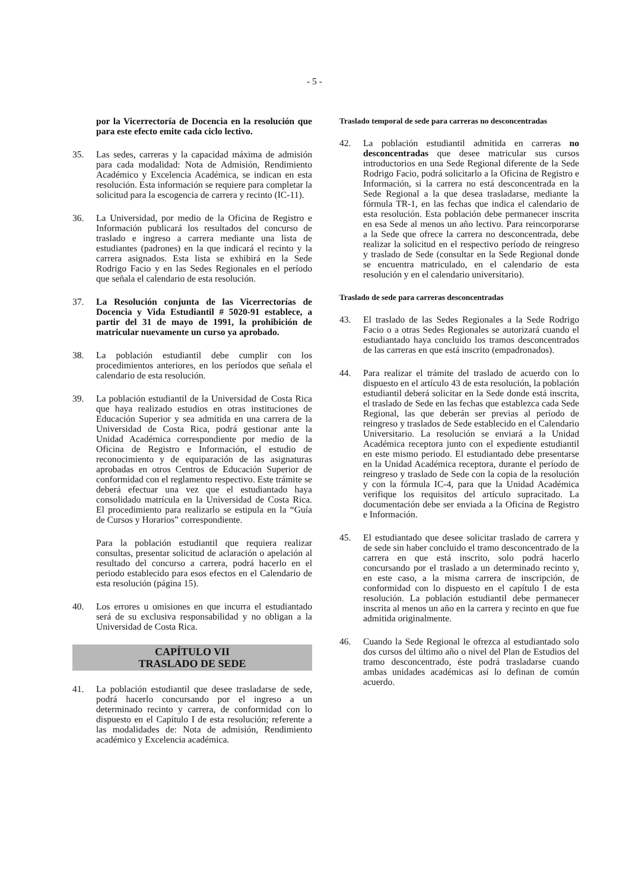- 5 -
por la Vicerrectoría de Docencia en la resolución que para este efecto emite cada ciclo lectivo.
35. Las sedes, carreras y la capacidad máxima de admisión para cada modalidad: Nota de Admisión, Rendimiento Académico y Excelencia Académica, se indican en esta resolución. Esta información se requiere para completar la solicitud para la escogencia de carrera y recinto (IC-11).
36. La Universidad, por medio de la Oficina de Registro e Información publicará los resultados del concurso de traslado e ingreso a carrera mediante una lista de estudiantes (padrones) en la que indicará el recinto y la carrera asignados. Esta lista se exhibirá en la Sede Rodrigo Facio y en las Sedes Regionales en el período que señala el calendario de esta resolución.
37. La Resolución conjunta de las Vicerrectorías de Docencia y Vida Estudiantil # 5020-91 establece, a partir del 31 de mayo de 1991, la prohibición de matricular nuevamente un curso ya aprobado.
38. La población estudiantil debe cumplir con los procedimientos anteriores, en los períodos que señala el calendario de esta resolución.
39. La población estudiantil de la Universidad de Costa Rica que haya realizado estudios en otras instituciones de Educación Superior y sea admitida en una carrera de la Universidad de Costa Rica, podrá gestionar ante la Unidad Académica correspondiente por medio de la Oficina de Registro e Información, el estudio de reconocimiento y de equiparación de las asignaturas aprobadas en otros Centros de Educación Superior de conformidad con el reglamento respectivo. Este trámite se deberá efectuar una vez que el estudiantado haya consolidado matrícula en la Universidad de Costa Rica. El procedimiento para realizarlo se estipula en la “Guía de Cursos y Horarios” correspondiente.
Para la población estudiantil que requiera realizar consultas, presentar solicitud de aclaración o apelación al resultado del concurso a carrera, podrá hacerlo en el periodo establecido para esos efectos en el Calendario de esta resolución (página 15).
40. Los errores u omisiones en que incurra el estudiantado será de su exclusiva responsabilidad y no obligan a la Universidad de Costa Rica.
CAPÍTULO VII
TRASLADO DE SEDE
41. La población estudiantil que desee trasladarse de sede, podrá hacerlo concursando por el ingreso a un determinado recinto y carrera, de conformidad con lo dispuesto en el Capítulo I de esta resolución; referente a las modalidades de: Nota de admisión, Rendimiento académico y Excelencia académica.
Traslado temporal de sede para carreras no desconcentradas
42. La población estudiantil admitida en carreras no desconcentradas que desee matricular sus cursos introductorios en una Sede Regional diferente de la Sede Rodrigo Facio, podrá solicitarlo a la Oficina de Registro e Información, si la carrera no está desconcentrada en la Sede Regional a la que desea trasladarse, mediante la fórmula TR-1, en las fechas que indica el calendario de esta resolución. Esta población debe permanecer inscrita en esa Sede al menos un año lectivo. Para reincorporarse a la Sede que ofrece la carrera no desconcentrada, debe realizar la solicitud en el respectivo período de reingreso y traslado de Sede (consultar en la Sede Regional donde se encuentra matriculado, en el calendario de esta resolución y en el calendario universitario).
Traslado de sede para carreras desconcentradas
43. El traslado de las Sedes Regionales a la Sede Rodrigo Facio o a otras Sedes Regionales se autorizará cuando el estudiantado haya concluido los tramos desconcentrados de las carreras en que está inscrito (empadronados).
44. Para realizar el trámite del traslado de acuerdo con lo dispuesto en el artículo 43 de esta resolución, la población estudiantil deberá solicitar en la Sede donde está inscrita, el traslado de Sede en las fechas que establezca cada Sede Regional, las que deberán ser previas al período de reingreso y traslados de Sede establecido en el Calendario Universitario. La resolución se enviará a la Unidad Académica receptora junto con el expediente estudiantil en este mismo periodo. El estudiantado debe presentarse en la Unidad Académica receptora, durante el período de reingreso y traslado de Sede con la copia de la resolución y con la fórmula IC-4, para que la Unidad Académica verifique los requisitos del artículo supracitado. La documentación debe ser enviada a la Oficina de Registro e Información.
45. El estudiantado que desee solicitar traslado de carrera y de sede sin haber concluido el tramo desconcentrado de la carrera en que está inscrito, solo podrá hacerlo concursando por el traslado a un determinado recinto y, en este caso, a la misma carrera de inscripción, de conformidad con lo dispuesto en el capítulo I de esta resolución. La población estudiantil debe permanecer inscrita al menos un año en la carrera y recinto en que fue admitida originalmente.
46. Cuando la Sede Regional le ofrezca al estudiantado solo dos cursos del último año o nivel del Plan de Estudios del tramo desconcentrado, éste podrá trasladarse cuando ambas unidades académicas así lo definan de común acuerdo.